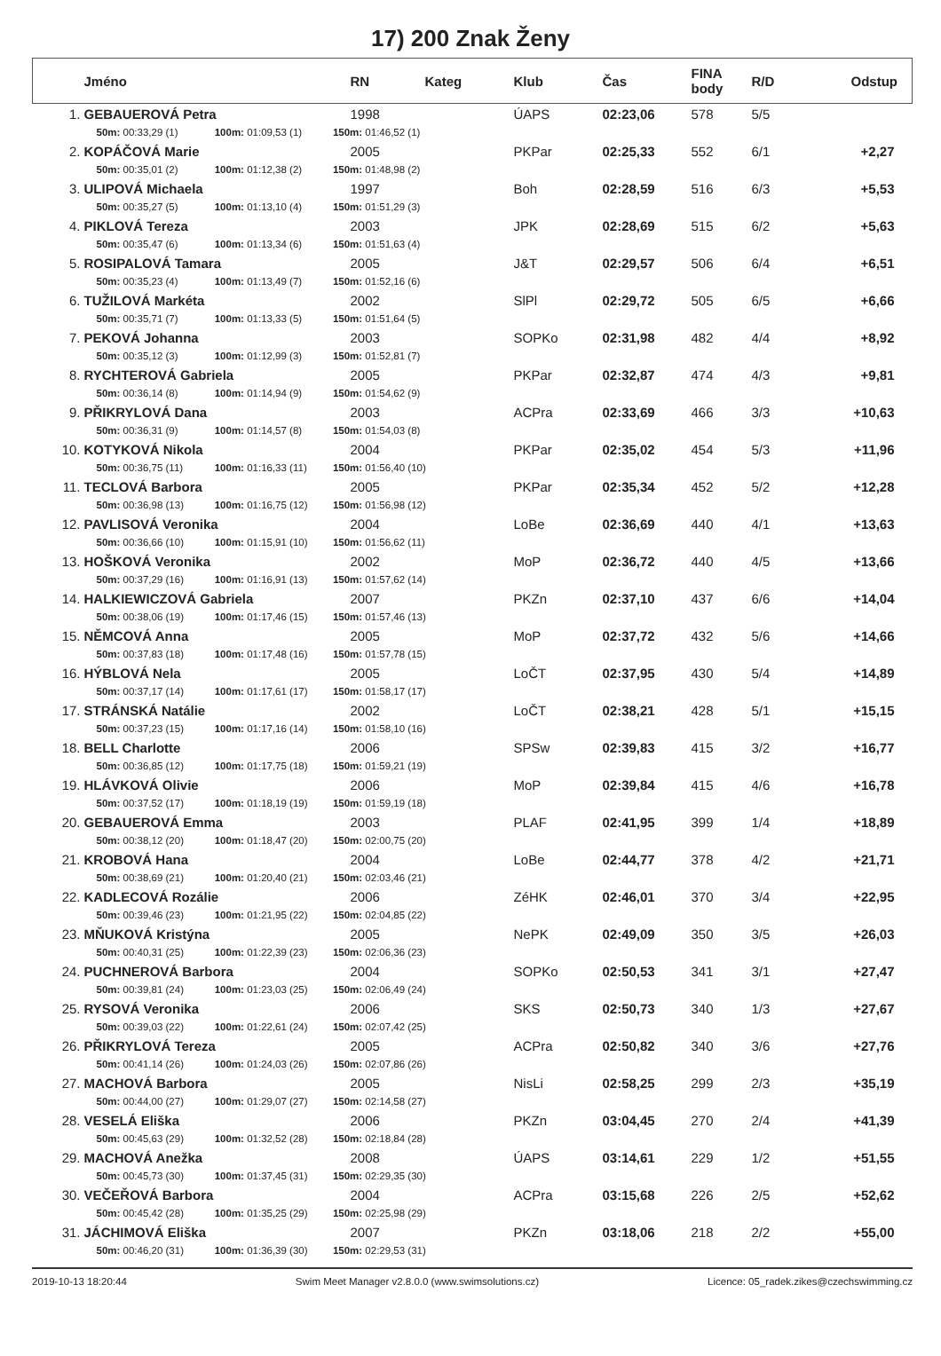17) 200 Znak Ženy
| | Jméno | RN | Kateg | Klub | Čas | FINA body | R/D | Odstup |
| --- | --- | --- | --- | --- | --- | --- | --- | --- |
| 1. | GEBAUEROVÁ Petra | 1998 | | ÚAPS | 02:23,06 | 578 | 5/5 | |
| 50m: 00:33,29 (1) 100m: 01:09,53 (1) 150m: 01:46,52 (1) | | | | | | | | |
| 2. | KOPÁČOVÁ Marie | 2005 | | PKPar | 02:25,33 | 552 | 6/1 | +2,27 |
| 50m: 00:35,01 (2) 100m: 01:12,38 (2) 150m: 01:48,98 (2) | | | | | | | | |
| 3. | ULIPOVÁ Michaela | 1997 | | Boh | 02:28,59 | 516 | 6/3 | +5,53 |
| 50m: 00:35,27 (5) 100m: 01:13,10 (4) 150m: 01:51,29 (3) | | | | | | | | |
| 4. | PIKLOVÁ Tereza | 2003 | | JPK | 02:28,69 | 515 | 6/2 | +5,63 |
| 50m: 00:35,47 (6) 100m: 01:13,34 (6) 150m: 01:51,63 (4) | | | | | | | | |
| 5. | ROSIPALOVÁ Tamara | 2005 | | J&T | 02:29,57 | 506 | 6/4 | +6,51 |
| 50m: 00:35,23 (4) 100m: 01:13,49 (7) 150m: 01:52,16 (6) | | | | | | | | |
| 6. | TUŽILOVÁ Markéta | 2002 | | SlPl | 02:29,72 | 505 | 6/5 | +6,66 |
| 50m: 00:35,71 (7) 100m: 01:13,33 (5) 150m: 01:51,64 (5) | | | | | | | | |
| 7. | PEKOVÁ Johanna | 2003 | | SOPKo | 02:31,98 | 482 | 4/4 | +8,92 |
| 50m: 00:35,12 (3) 100m: 01:12,99 (3) 150m: 01:52,81 (7) | | | | | | | | |
| 8. | RYCHTEROVÁ Gabriela | 2005 | | PKPar | 02:32,87 | 474 | 4/3 | +9,81 |
| 50m: 00:36,14 (8) 100m: 01:14,94 (9) 150m: 01:54,62 (9) | | | | | | | | |
| 9. | PŘIKRYLOVÁ Dana | 2003 | | ACPra | 02:33,69 | 466 | 3/3 | +10,63 |
| 50m: 00:36,31 (9) 100m: 01:14,57 (8) 150m: 01:54,03 (8) | | | | | | | | |
| 10. | KOTYKOVÁ Nikola | 2004 | | PKPar | 02:35,02 | 454 | 5/3 | +11,96 |
| 50m: 00:36,75 (11) 100m: 01:16,33 (11) 150m: 01:56,40 (10) | | | | | | | | |
| 11. | TECLOVÁ Barbora | 2005 | | PKPar | 02:35,34 | 452 | 5/2 | +12,28 |
| 50m: 00:36,98 (13) 100m: 01:16,75 (12) 150m: 01:56,98 (12) | | | | | | | | |
| 12. | PAVLISOVÁ Veronika | 2004 | | LoBe | 02:36,69 | 440 | 4/1 | +13,63 |
| 50m: 00:36,66 (10) 100m: 01:15,91 (10) 150m: 01:56,62 (11) | | | | | | | | |
| 13. | HOŠKOVÁ Veronika | 2002 | | MoP | 02:36,72 | 440 | 4/5 | +13,66 |
| 50m: 00:37,29 (16) 100m: 01:16,91 (13) 150m: 01:57,62 (14) | | | | | | | | |
| 14. | HALKIEWICZOVÁ Gabriela | 2007 | | PKZn | 02:37,10 | 437 | 6/6 | +14,04 |
| 50m: 00:38,06 (19) 100m: 01:17,46 (15) 150m: 01:57,46 (13) | | | | | | | | |
| 15. | NĚMCOVÁ Anna | 2005 | | MoP | 02:37,72 | 432 | 5/6 | +14,66 |
| 50m: 00:37,83 (18) 100m: 01:17,48 (16) 150m: 01:57,78 (15) | | | | | | | | |
| 16. | HÝBLOVÁ Nela | 2005 | | LoČT | 02:37,95 | 430 | 5/4 | +14,89 |
| 50m: 00:37,17 (14) 100m: 01:17,61 (17) 150m: 01:58,17 (17) | | | | | | | | |
| 17. | STRÁNSKÁ Natálie | 2002 | | LoČT | 02:38,21 | 428 | 5/1 | +15,15 |
| 50m: 00:37,23 (15) 100m: 01:17,16 (14) 150m: 01:58,10 (16) | | | | | | | | |
| 18. | BELL Charlotte | 2006 | | SPSw | 02:39,83 | 415 | 3/2 | +16,77 |
| 50m: 00:36,85 (12) 100m: 01:17,75 (18) 150m: 01:59,21 (19) | | | | | | | | |
| 19. | HLÁVKOVÁ Olivie | 2006 | | MoP | 02:39,84 | 415 | 4/6 | +16,78 |
| 50m: 00:37,52 (17) 100m: 01:18,19 (19) 150m: 01:59,19 (18) | | | | | | | | |
| 20. | GEBAUEROVÁ Emma | 2003 | | PLAF | 02:41,95 | 399 | 1/4 | +18,89 |
| 50m: 00:38,12 (20) 100m: 01:18,47 (20) 150m: 02:00,75 (20) | | | | | | | | |
| 21. | KROBOVÁ Hana | 2004 | | LoBe | 02:44,77 | 378 | 4/2 | +21,71 |
| 50m: 00:38,69 (21) 100m: 01:20,40 (21) 150m: 02:03,46 (21) | | | | | | | | |
| 22. | KADLECOVÁ Rozálie | 2006 | | ZéHK | 02:46,01 | 370 | 3/4 | +22,95 |
| 50m: 00:39,46 (23) 100m: 01:21,95 (22) 150m: 02:04,85 (22) | | | | | | | | |
| 23. | MŇUKOVÁ Kristýna | 2005 | | NePK | 02:49,09 | 350 | 3/5 | +26,03 |
| 50m: 00:40,31 (25) 100m: 01:22,39 (23) 150m: 02:06,36 (23) | | | | | | | | |
| 24. | PUCHNEROVÁ Barbora | 2004 | | SOPKo | 02:50,53 | 341 | 3/1 | +27,47 |
| 50m: 00:39,81 (24) 100m: 01:23,03 (25) 150m: 02:06,49 (24) | | | | | | | | |
| 25. | RYSOVÁ Veronika | 2006 | | SKS | 02:50,73 | 340 | 1/3 | +27,67 |
| 50m: 00:39,03 (22) 100m: 01:22,61 (24) 150m: 02:07,42 (25) | | | | | | | | |
| 26. | PŘIKRYLOVÁ Tereza | 2005 | | ACPra | 02:50,82 | 340 | 3/6 | +27,76 |
| 50m: 00:41,14 (26) 100m: 01:24,03 (26) 150m: 02:07,86 (26) | | | | | | | | |
| 27. | MACHOVÁ Barbora | 2005 | | NisLi | 02:58,25 | 299 | 2/3 | +35,19 |
| 50m: 00:44,00 (27) 100m: 01:29,07 (27) 150m: 02:14,58 (27) | | | | | | | | |
| 28. | VESELÁ Eliška | 2006 | | PKZn | 03:04,45 | 270 | 2/4 | +41,39 |
| 50m: 00:45,63 (29) 100m: 01:32,52 (28) 150m: 02:18,84 (28) | | | | | | | | |
| 29. | MACHOVÁ Anežka | 2008 | | ÚAPS | 03:14,61 | 229 | 1/2 | +51,55 |
| 50m: 00:45,73 (30) 100m: 01:37,45 (31) 150m: 02:29,35 (30) | | | | | | | | |
| 30. | VEČEŘOVÁ Barbora | 2004 | | ACPra | 03:15,68 | 226 | 2/5 | +52,62 |
| 50m: 00:45,42 (28) 100m: 01:35,25 (29) 150m: 02:25,98 (29) | | | | | | | | |
| 31. | JÁCHIMOVÁ Eliška | 2007 | | PKZn | 03:18,06 | 218 | 2/2 | +55,00 |
| 50m: 00:46,20 (31) 100m: 01:36,39 (30) 150m: 02:29,53 (31) | | | | | | | | |
2019-10-13 18:20:44 Swim Meet Manager v2.8.0.0 (www.swimsolutions.cz) Licence: 05_radek.zikes@czechswimming.cz